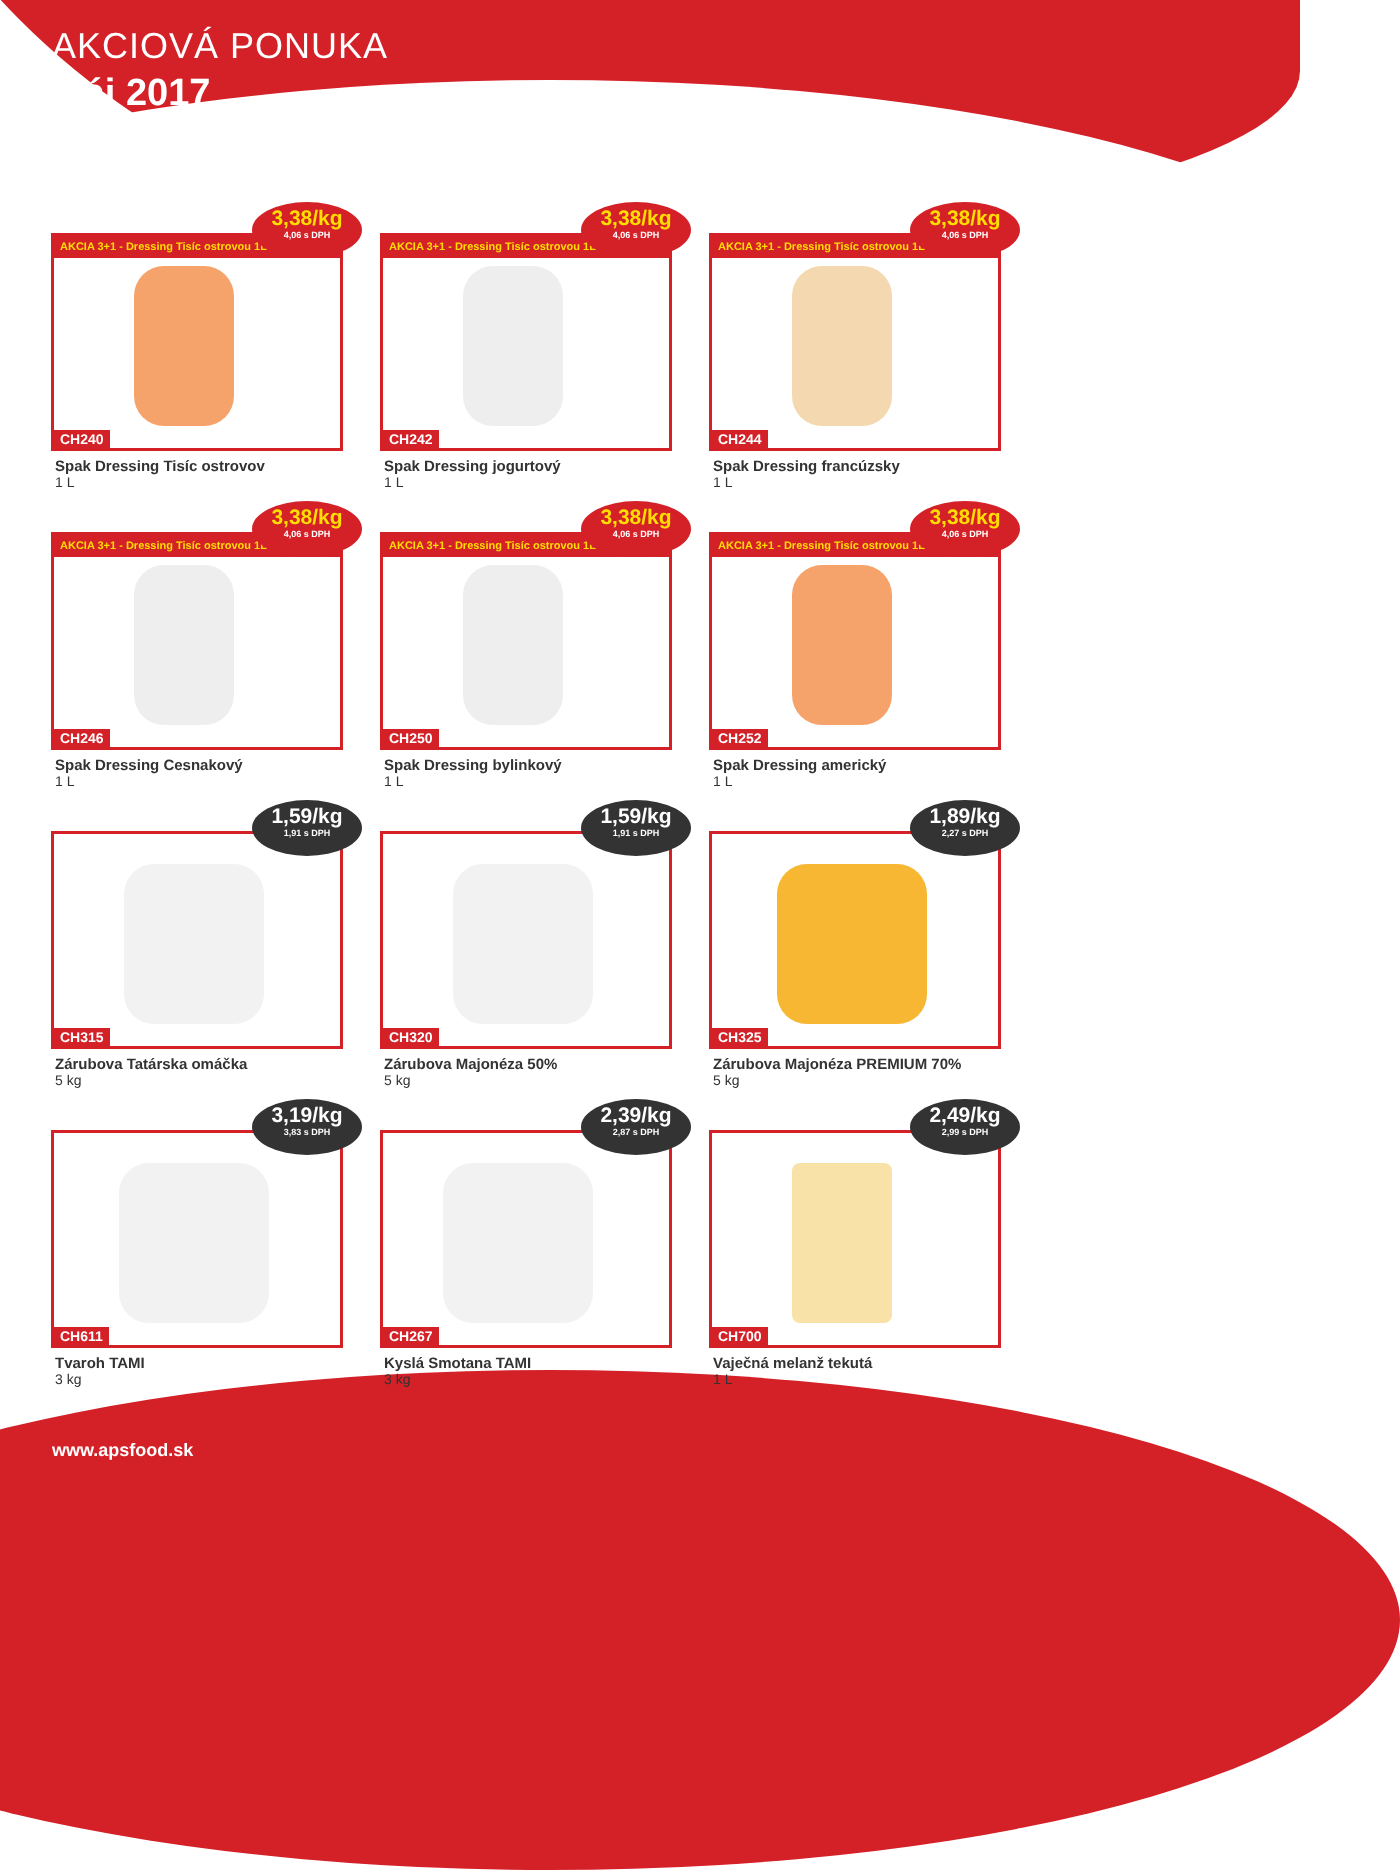AKCIOVÁ PONUKA
Máj 2017
AKCIA 3+1 - Dressing Tisíc ostrovou 1L
3,38/kg
4,06 s DPH
CH240
Spak Dressing Tisíc ostrovov
1 L
AKCIA 3+1 - Dressing Tisíc ostrovou 1L
3,38/kg
4,06 s DPH
CH242
Spak Dressing jogurtový
1 L
AKCIA 3+1 - Dressing Tisíc ostrovou 1L
3,38/kg
4,06 s DPH
CH244
Spak Dressing francúzsky
1 L
AKCIA 3+1 - Dressing Tisíc ostrovou 1L
3,38/kg
4,06 s DPH
CH246
Spak Dressing Cesnakový
1 L
AKCIA 3+1 - Dressing Tisíc ostrovou 1L
3,38/kg
4,06 s DPH
CH250
Spak Dressing bylinkový
1 L
AKCIA 3+1 - Dressing Tisíc ostrovou 1L
3,38/kg
4,06 s DPH
CH252
Spak Dressing americký
1 L
1,59/kg
1,91 s DPH
CH315
Zárubova Tatárska omáčka
5 kg
1,59/kg
1,91 s DPH
CH320
Zárubova Majonéza 50%
5 kg
1,89/kg
2,27 s DPH
CH325
Zárubova Majonéza PREMIUM 70%
5 kg
3,19/kg
3,83 s DPH
CH611
Tvaroh TAMI
3 kg
2,39/kg
2,87 s DPH
CH267
Kyslá Smotana TAMI
3 kg
2,49/kg
2,99 s DPH
CH700
Vaječná melanž tekutá
1 L
www.apsfood.sk